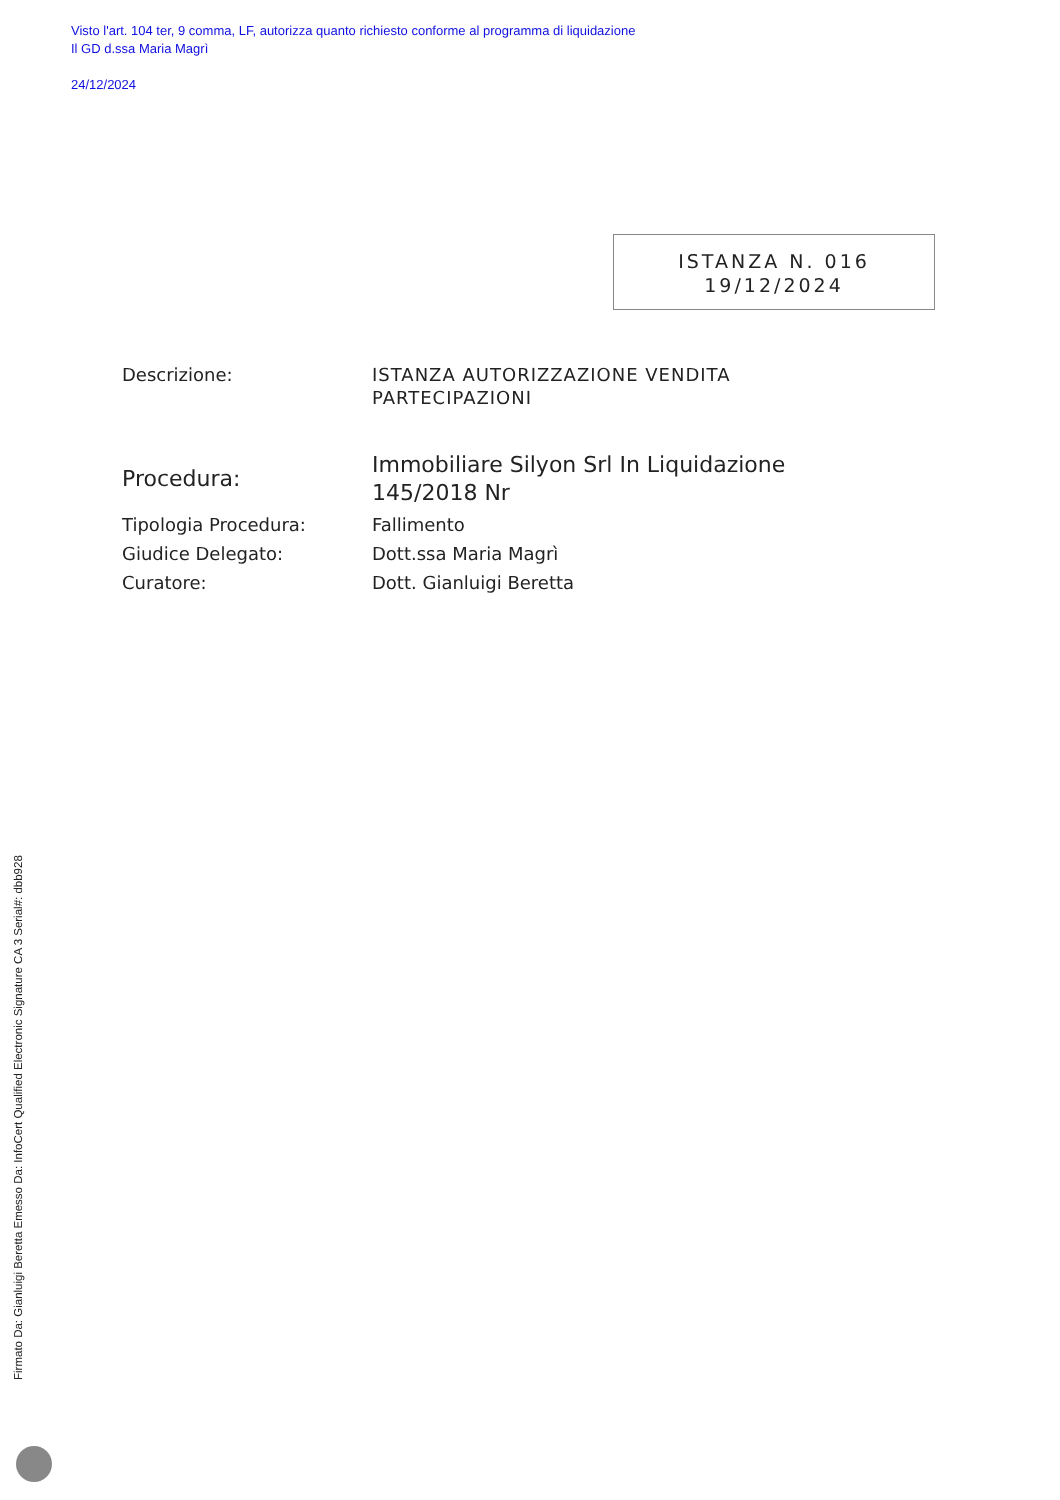Visto l'art. 104 ter, 9 comma, LF, autorizza quanto richiesto conforme al programma di liquidazione
Il GD d.ssa Maria Magrì
24/12/2024
ISTANZA N. 016
19/12/2024
| Descrizione: | ISTANZA AUTORIZZAZIONE VENDITA PARTECIPAZIONI |
| Procedura: | Immobiliare Silyon Srl In Liquidazione 145/2018 Nr |
| Tipologia Procedura: | Fallimento |
| Giudice Delegato: | Dott.ssa Maria Magrì |
| Curatore: | Dott. Gianluigi Beretta |
Firmato Da: Gianluigi Beretta Emesso Da: InfoCert Qualified Electronic Signature CA 3 Serial#: dbb928